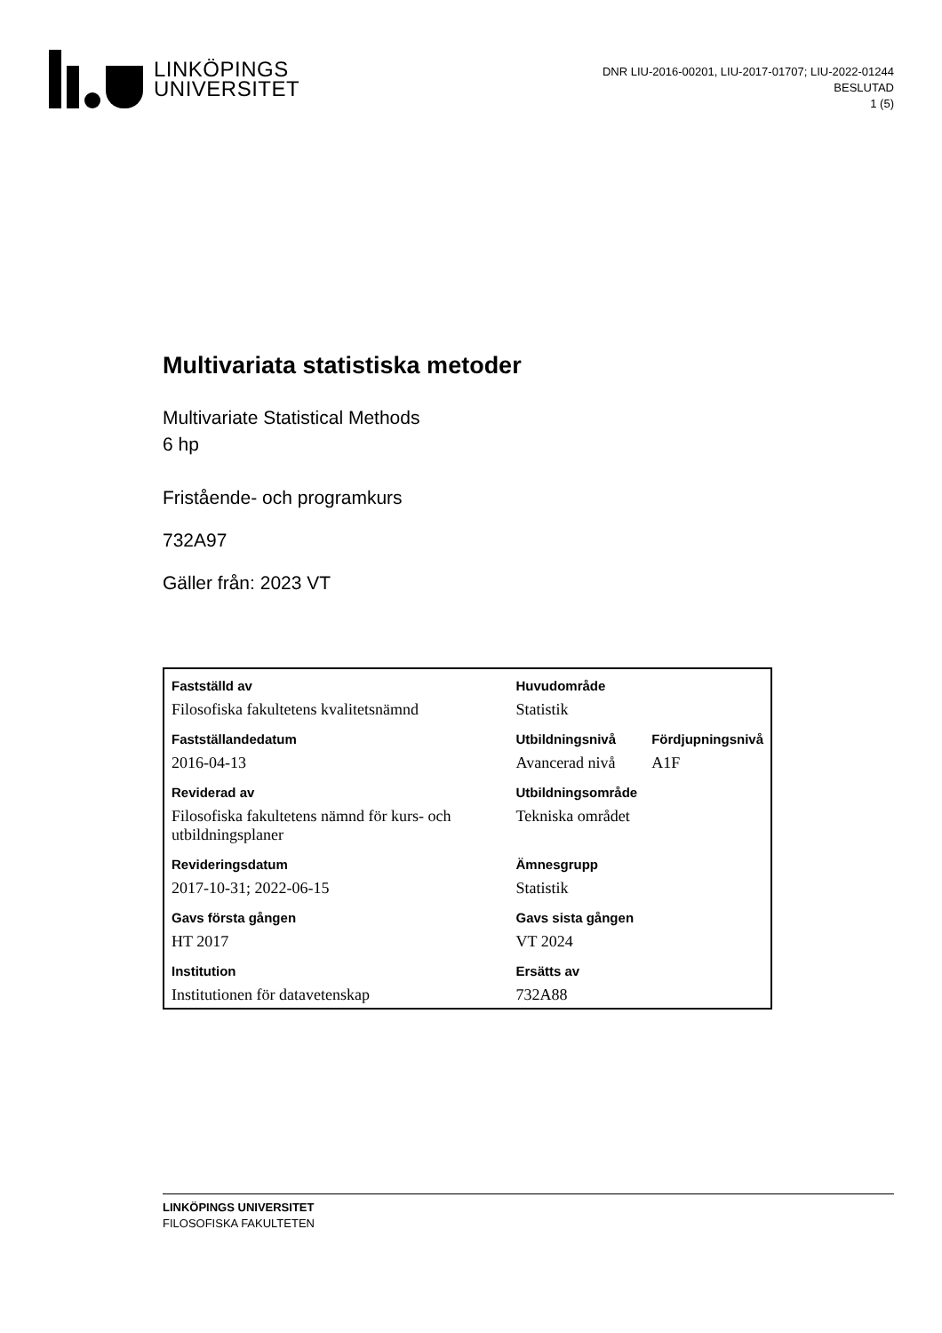LINKÖPINGS
UNIVERSITET
DNR LIU-2016-00201, LIU-2017-01707; LIU-2022-01244
BESLUTAD
1 (5)
Multivariata statistiska metoder
Multivariate Statistical Methods
6 hp
Fristående- och programkurs
732A97
Gäller från: 2023 VT
| Fastställd av | Huvudområde | |
| --- | --- | --- |
| Filosofiska fakultetens kvalitetsnämnd | Statistik | |
| Fastställandedatum | Utbildningsnivå | Fördjupningsnivå |
| 2016-04-13 | Avancerad nivå | A1F |
| Reviderad av | Utbildningsområde | |
| Filosofiska fakultetens nämnd för kurs- och utbildningsplaner | Tekniska området | |
| Revideringsdatum | Ämnesgrupp | |
| 2017-10-31; 2022-06-15 | Statistik | |
| Gavs första gången | Gavs sista gången | |
| HT 2017 | VT 2024 | |
| Institution | Ersätts av | |
| Institutionen för datavetenskap | 732A88 | |
LINKÖPINGS UNIVERSITET
FILOSOFISKA FAKULTETEN